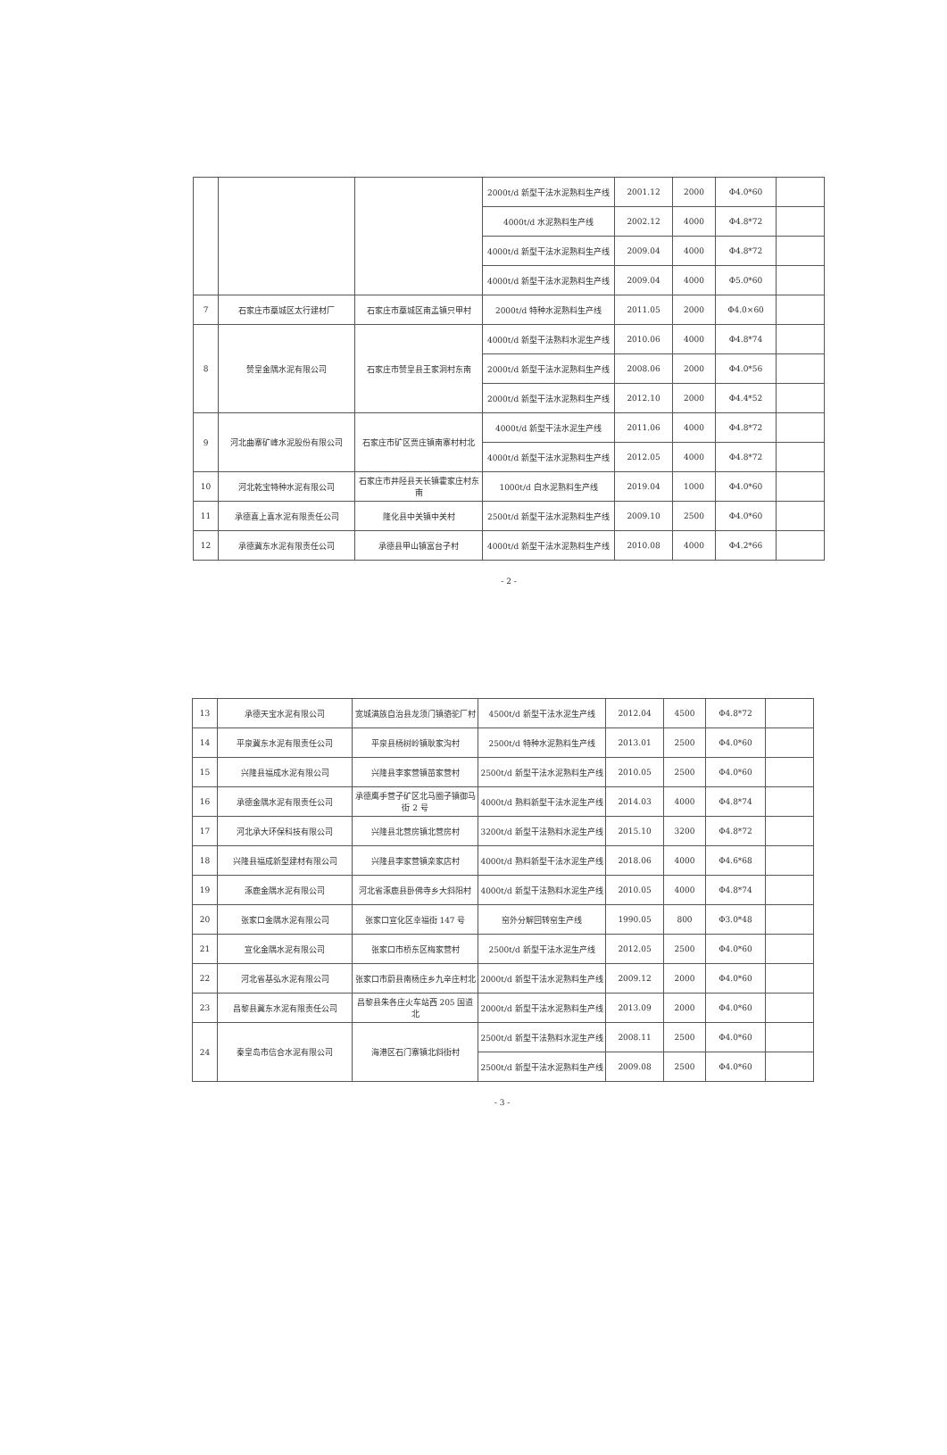| | | | 2000t/d 新型干法水泥熟料生产线 | 2001.12 | 2000 | Φ4.0*60 | |
| | | | 4000t/d 水泥熟料生产线 | 2002.12 | 4000 | Φ4.8*72 | |
| | | | 4000t/d 新型干法水泥熟料生产线 | 2009.04 | 4000 | Φ4.8*72 | |
| | | | 4000t/d 新型干法水泥熟料生产线 | 2009.04 | 4000 | Φ5.0*60 | |
| 7 | 石家庄市藁城区太行建材厂 | 石家庄市藁城区南孟镇只甲村 | 2000t/d 特种水泥熟料生产线 | 2011.05 | 2000 | Φ4.0×60 | |
| 8 | 赞皇金隅水泥有限公司 | 石家庄市赞皇县王家洞村东南 | 4000t/d 新型干法熟料水泥生产线 | 2010.06 | 4000 | Φ4.8*74 | |
| | | | 2000t/d 新型干法水泥熟料生产线 | 2008.06 | 2000 | Φ4.0*56 | |
| | | | 2000t/d 新型干法水泥熟料生产线 | 2012.10 | 2000 | Φ4.4*52 | |
| 9 | 河北曲寨矿峰水泥股份有限公司 | 石家庄市矿区贾庄镇南寨村村北 | 4000t/d 新型干法水泥生产线 | 2011.06 | 4000 | Φ4.8*72 | |
| | | | 4000t/d 新型干法水泥熟料生产线 | 2012.05 | 4000 | Φ4.8*72 | |
| 10 | 河北乾宝特种水泥有限公司 | 石家庄市井陉县天长镇霍家庄村东南 | 1000t/d 白水泥熟料生产线 | 2019.04 | 1000 | Φ4.0*60 | |
| 11 | 承德喜上喜水泥有限责任公司 | 隆化县中关镇中关村 | 2500t/d 新型干法水泥熟料生产线 | 2009.10 | 2500 | Φ4.0*60 | |
| 12 | 承德冀东水泥有限责任公司 | 承德县甲山镇富台子村 | 4000t/d 新型干法水泥熟料生产线 | 2010.08 | 4000 | Φ4.2*66 | |
- 2 -
| 13 | 承德天宝水泥有限公司 | 宽城满族自治县龙须门镇骆驼厂村 | 4500t/d 新型干法水泥生产线 | 2012.04 | 4500 | Φ4.8*72 | |
| 14 | 平泉冀东水泥有限责任公司 | 平泉县杨树岭镇耿家沟村 | 2500t/d 特种水泥熟料生产线 | 2013.01 | 2500 | Φ4.0*60 | |
| 15 | 兴隆县福成水泥有限公司 | 兴隆县李家营镇苗家营村 | 2500t/d 新型干法水泥熟料生产线 | 2010.05 | 2500 | Φ4.0*60 | |
| 16 | 承德金隅水泥有限责任公司 | 承德鹰手营子矿区北马圈子镇御马街 2 号 | 4000t/d 熟料新型干法水泥生产线 | 2014.03 | 4000 | Φ4.8*74 | |
| 17 | 河北承大环保科技有限公司 | 兴隆县北营房镇北营房村 | 3200t/d 新型干法熟料水泥生产线 | 2015.10 | 3200 | Φ4.8*72 | |
| 18 | 兴隆县福成新型建材有限公司 | 兴隆县李家营镇栾家店村 | 4000t/d 熟料新型干法水泥生产线 | 2018.06 | 4000 | Φ4.6*68 | |
| 19 | 涿鹿金隅水泥有限公司 | 河北省涿鹿县卧佛寺乡大斜阳村 | 4000t/d 新型干法熟料水泥生产线 | 2010.05 | 4000 | Φ4.8*74 | |
| 20 | 张家口金隅水泥有限公司 | 张家口宣化区幸福街 147 号 | 窑外分解回转窑生产线 | 1990.05 | 800 | Φ3.0*48 | |
| 21 | 宣化金隅水泥有限公司 | 张家口市桥东区梅家营村 | 2500t/d 新型干法水泥生产线 | 2012.05 | 2500 | Φ4.0*60 | |
| 22 | 河北省基弘水泥有限公司 | 张家口市蔚县南杨庄乡九辛庄村北 | 2000t/d 新型干法水泥熟料生产线 | 2009.12 | 2000 | Φ4.0*60 | |
| 23 | 昌黎县冀东水泥有限责任公司 | 昌黎县朱各庄火车站西 205 国道北 | 2000t/d 新型干法水泥熟料生产线 | 2013.09 | 2000 | Φ4.0*60 | |
| 24 | 秦皇岛市信合水泥有限公司 | 海港区石门寨镇北斜街村 | 2500t/d 新型干法熟料水泥生产线 | 2008.11 | 2500 | Φ4.0*60 | |
| | | | 2500t/d 新型干法水泥熟料生产线 | 2009.08 | 2500 | Φ4.0*60 | |
- 3 -